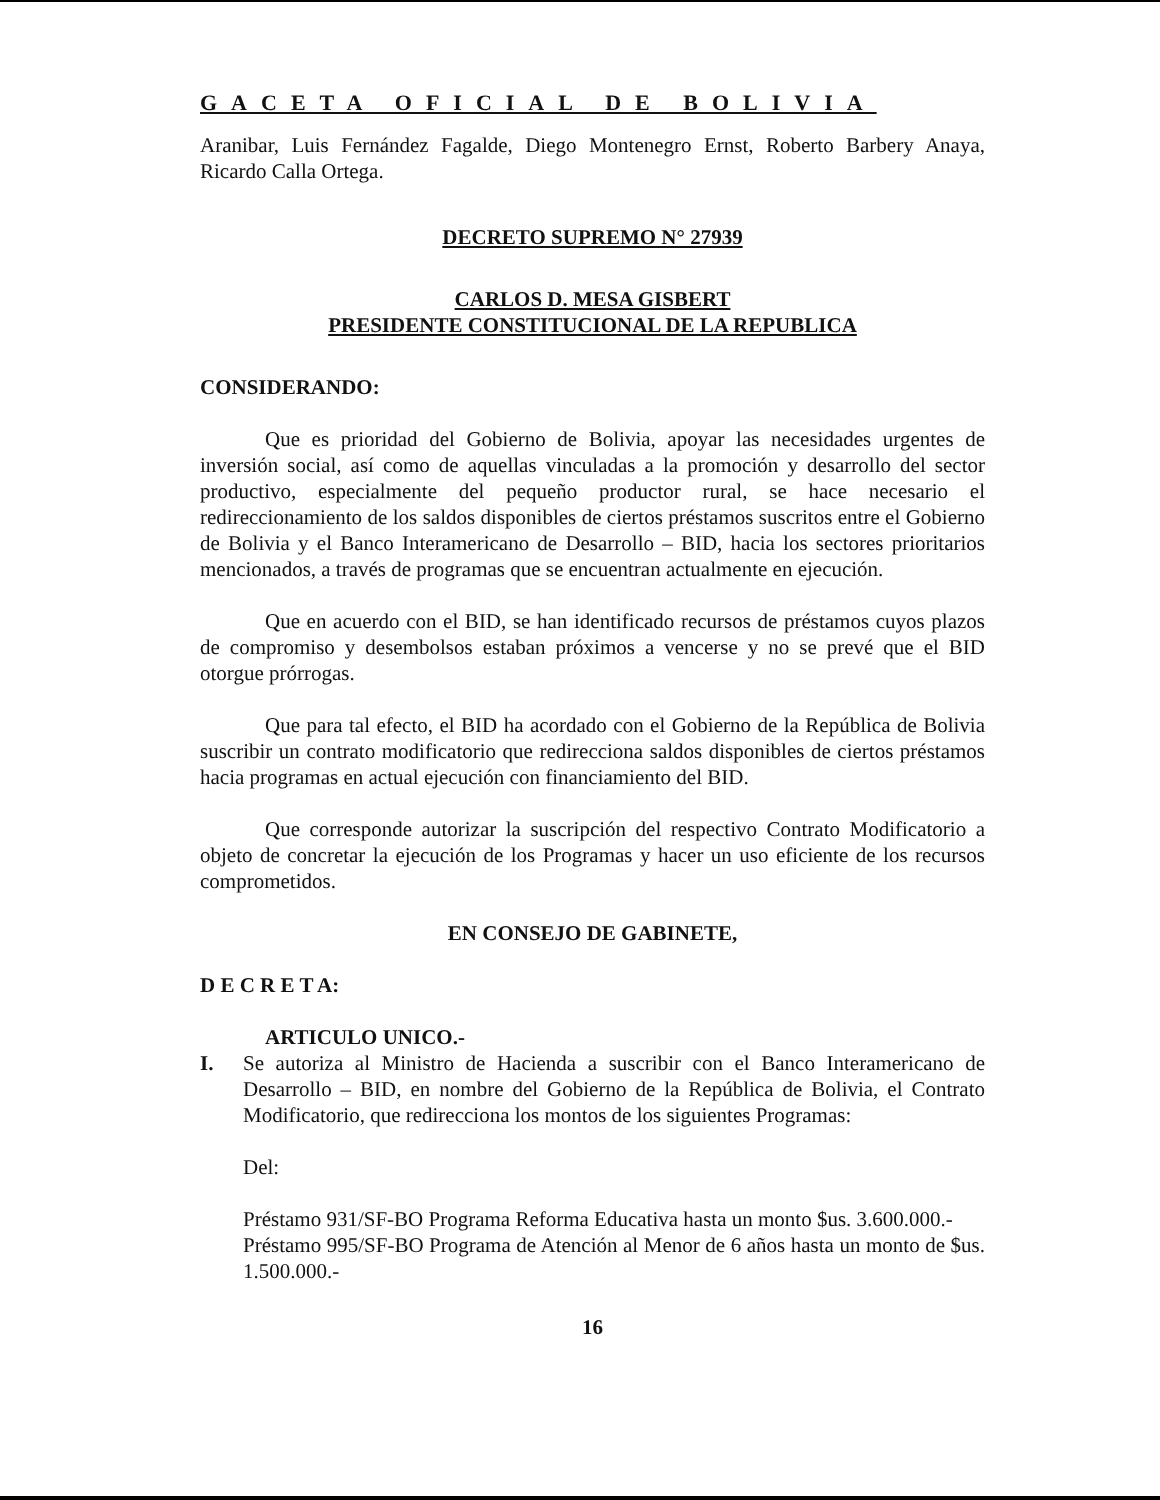GACETA OFICIAL DE BOLIVIA
Aranibar, Luis Fernández Fagalde, Diego Montenegro Ernst, Roberto Barbery Anaya, Ricardo Calla Ortega.
DECRETO SUPREMO N° 27939
CARLOS D. MESA GISBERT
PRESIDENTE CONSTITUCIONAL DE LA REPUBLICA
CONSIDERANDO:
Que es prioridad del Gobierno de Bolivia, apoyar las necesidades urgentes de inversión social, así como de aquellas vinculadas a la promoción y desarrollo del sector productivo, especialmente del pequeño productor rural, se hace necesario el redireccionamiento de los saldos disponibles de ciertos préstamos suscritos entre el Gobierno de Bolivia y el Banco Interamericano de Desarrollo – BID, hacia los sectores prioritarios mencionados, a través de programas que se encuentran actualmente en ejecución.
Que en acuerdo con el BID, se han identificado recursos de préstamos cuyos plazos de compromiso y desembolsos estaban próximos a vencerse y no se prevé que el BID otorgue prórrogas.
Que para tal efecto, el BID ha acordado con el Gobierno de la República de Bolivia suscribir un contrato modificatorio que redirecciona saldos disponibles de ciertos préstamos hacia programas en actual ejecución con financiamiento del BID.
Que corresponde autorizar la suscripción del respectivo Contrato Modificatorio a objeto de concretar la ejecución de los Programas y hacer un uso eficiente de los recursos comprometidos.
EN CONSEJO DE GABINETE,
D E C R E T A:
ARTICULO UNICO.-
I. Se autoriza al Ministro de Hacienda a suscribir con el Banco Interamericano de Desarrollo – BID, en nombre del Gobierno de la República de Bolivia, el Contrato Modificatorio, que redirecciona los montos de los siguientes Programas:
Del:
Préstamo 931/SF-BO Programa Reforma Educativa hasta un monto $us. 3.600.000.-
Préstamo 995/SF-BO Programa de Atención al Menor de 6 años hasta un monto de $us. 1.500.000.-
16